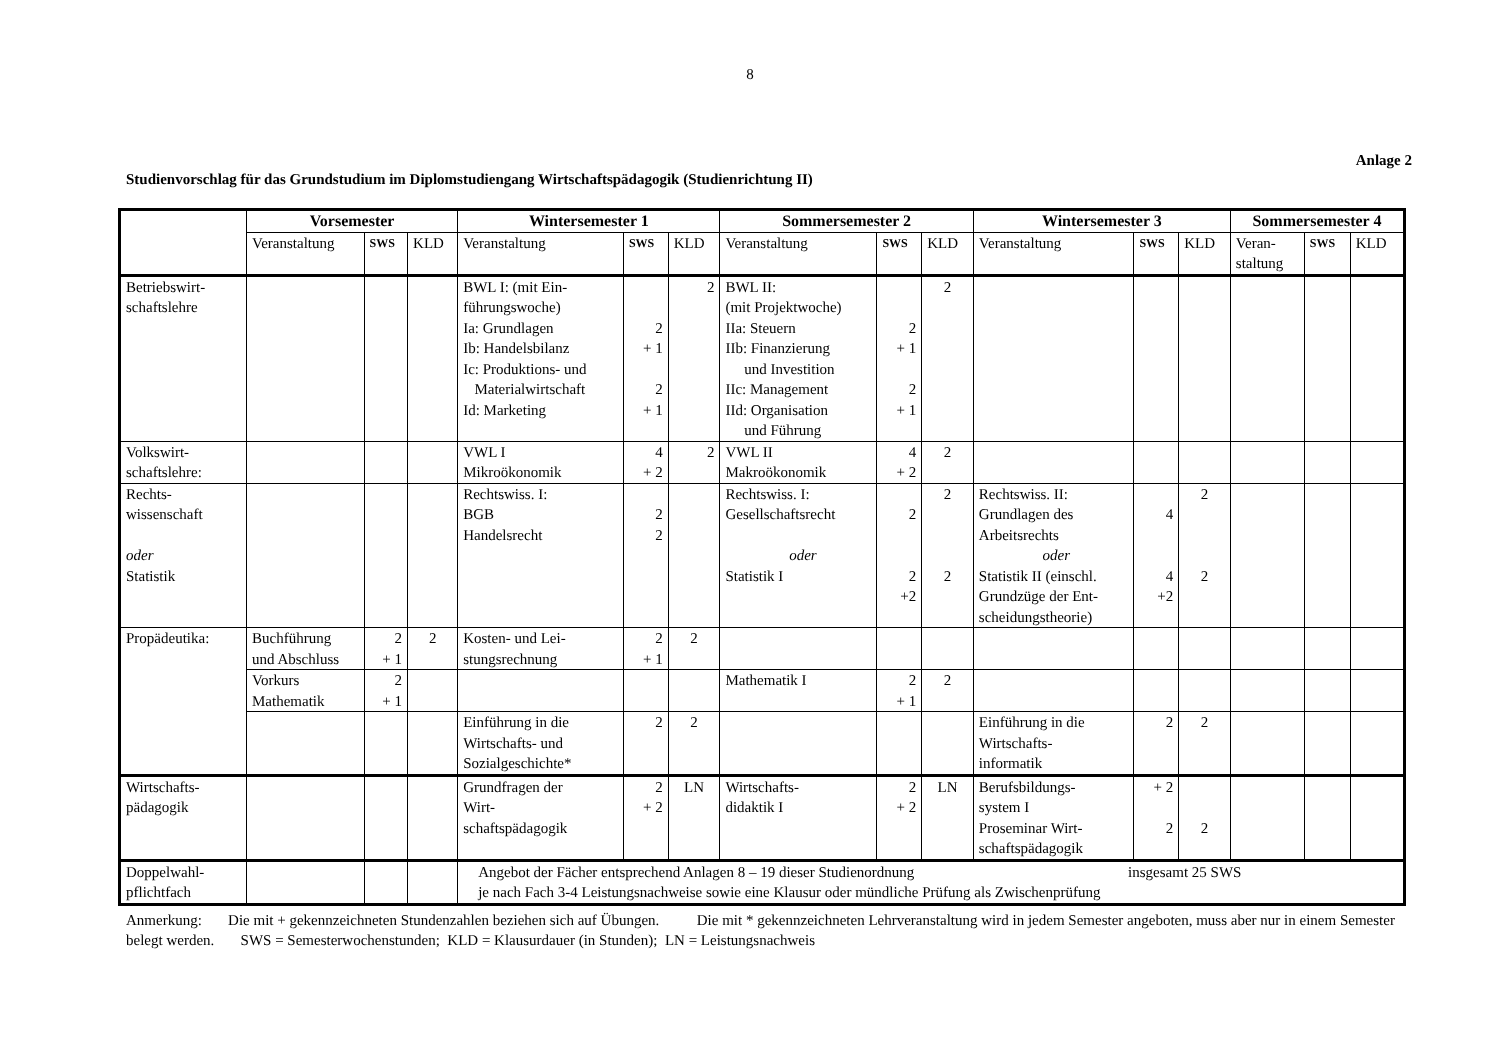8
Anlage 2
Studienvorschlag für das Grundstudium im Diplomstudiengang Wirtschaftspädagogik (Studienrichtung II)
| | Vorsemester | | | Wintersemester 1 | | | Sommersemester 2 | | | Wintersemester 3 | | | Sommersemester 4 | | |
| | Veranstaltung | SWS | KLD | Veranstaltung | SWS | KLD | Veranstaltung | SWS | KLD | Veranstaltung | SWS | KLD | Veran- staltung | SWS | KLD |
| Betriebswirt- schaftslehre | | | | BWL I: (mit Ein- führungswoche) Ia: Grundlagen Ib: Handelsbilanz Ic: Produktions- und Materialwirtschaft Id: Marketing | 2 + 1 2 + 1 | 2 | BWL II: (mit Projektwoche) IIa: Steuern IIb: Finanzierung und Investition IIc: Management IId: Organisation und Führung | 2 + 1 2 + 1 | 2 | | | | | | |
| Volkswirt- schaftslehre: | | | | VWL I Mikroökonomik | 4 + 2 | 2 | VWL II Makroökonomik | 4 + 2 | 2 | | | | | | |
| Rechts- wissenschaft oder Statistik | | | | Rechtswiss. I: BGB Handelsrecht | 2 2 | | Rechtswiss. I: Gesellschaftsrecht oder Statistik I | 2 2 +2 | 2 2 | Rechtswiss. II: Grundlagen des Arbeitsrechts oder Statistik II (einschl. Grundzüge der Ent- scheidungstheorie) | 4 4 +2 | 2 2 | | | |
| Propädeutika: | Buchführung und Abschluss | 2 + 1 | 2 | Kosten- und Lei- stungsrechnung | 2 + 1 | 2 | | | | | | | | | |
| | Vorkurs Mathematik | 2 + 1 | | | | | Mathematik I | 2 + 1 | 2 | | | | | | |
| | | | | Einführung in die Wirtschafts- und Sozialgeschichte* | 2 | 2 | | | | Einführung in die Wirtschafts- informatik | 2 | 2 | | | |
| Wirtschafts- pädagogik | | | | Grundfragen der Wirt- schaftspädagogik | 2 + 2 | LN | Wirtschafts- didaktik I | 2 + 2 | LN | Berufsbildungs- system I Proseminar Wirt- schaftspädagogik | + 2 2 | 2 | | | |
| Doppelwahl- pflichtfach | | | | Angebot der Fächer entsprechend Anlagen 8 – 19 dieser Studienordnung insgesamt 25 SWS je nach Fach 3-4 Leistungsnachweise sowie eine Klausur oder mündliche Prüfung als Zwischenprüfung | | | | | | | | | | | |
Anmerkung: Die mit + gekennzeichneten Stundenzahlen beziehen sich auf Übungen. Die mit * gekennzeichneten Lehrveranstaltung wird in jedem Semester angeboten, muss aber nur in einem Semester belegt werden. SWS = Semesterwochenstunden; KLD = Klausurdauer (in Stunden); LN = Leistungsnachweis